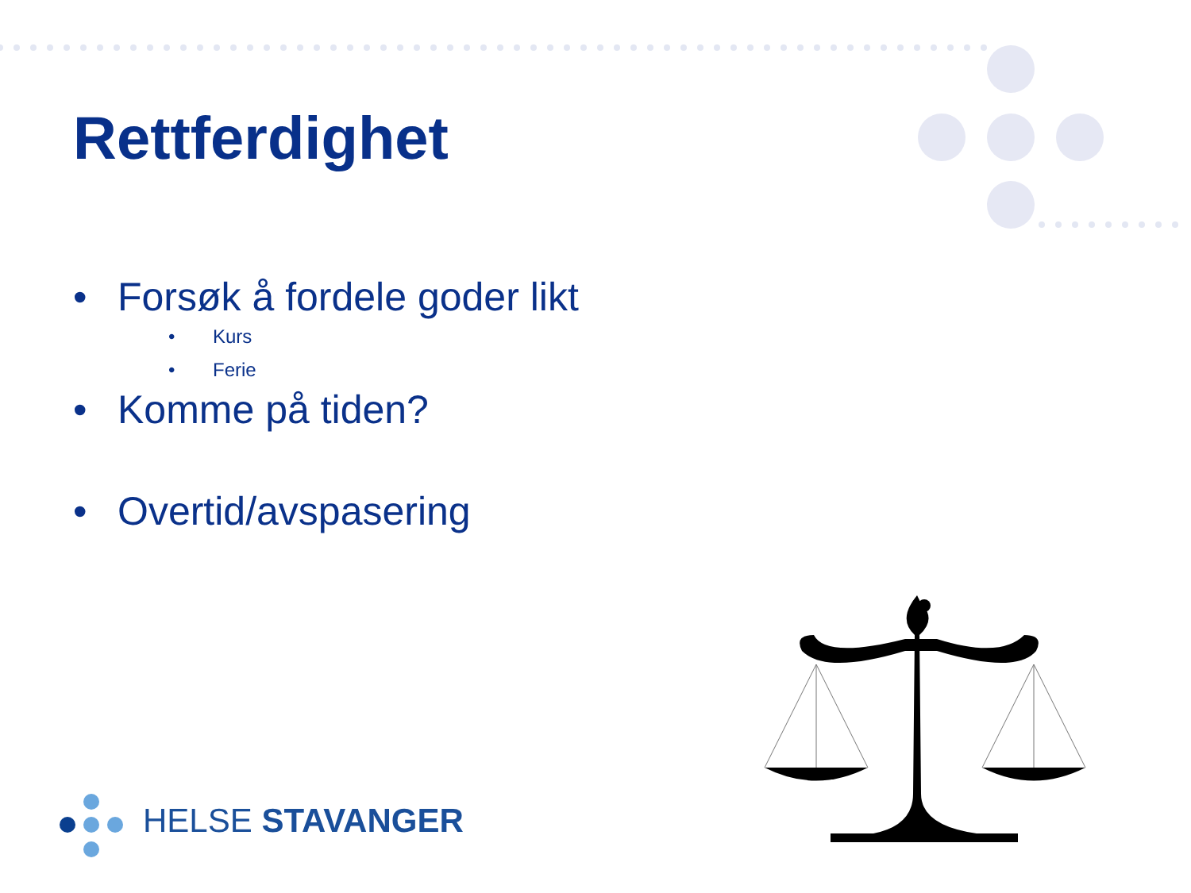Rettferdighet
• Forsøk å fordele goder likt
• Kurs
• Ferie
• Komme på tiden?
• Overtid/avspasering
HELSE STAVANGER